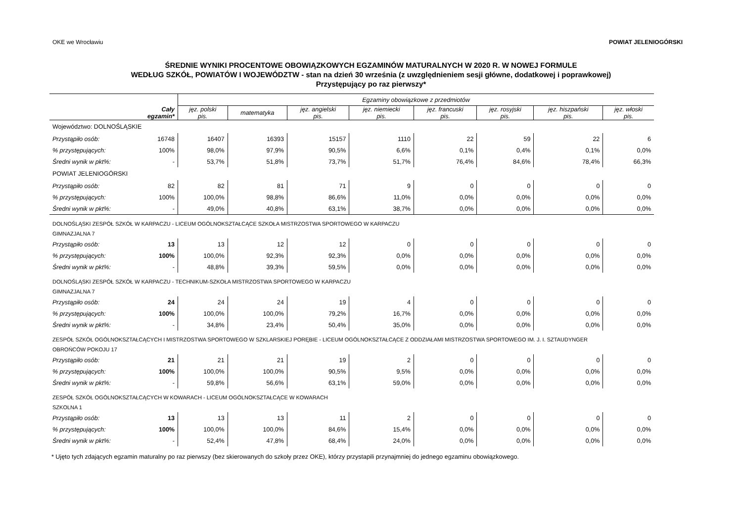OKE we Wrocławiu POWIAT JELENIOGÓRSKI
ŚREDNIE WYNIKI PROCENTOWE OBOWIĄZKOWYCH EGZAMINÓW MATURALNYCH W 2020 R. W NOWEJ FORMULE
WEDŁUG SZKÓŁ, POWIATÓW I WOJEWÓDZTW - stan na dzień 30 września (z uwzględnieniem sesji główne, dodatkowej i poprawkowej)
Przystępujący po raz pierwszy*
| | | Egzaminy obowiązkowe z przedmiotów | | | | | | | |
| --- | --- | --- | --- | --- | --- | --- | --- | --- | --- |
| | Cały egzamin* | jęz. polski pis. | matematyka | jęz. angielski pis. | jęz. niemiecki pis. | jęz. francuski pis. | jęz. rosyjski pis. | jęz. hiszpański pis. | jęz. włoski pis. |
| Województwo: DOLNOŚLĄSKIE | | | | | | | | | |
| Przystąpiło osób: | 16748 | 16407 | 16393 | 15157 | 1110 | 22 | 59 | 22 | 6 |
| % przystępujących: | 100% | 98,0% | 97,9% | 90,5% | 6,6% | 0,1% | 0,4% | 0,1% | 0,0% |
| Średni wynik w pkt%: | - | 53,7% | 51,8% | 73,7% | 51,7% | 76,4% | 84,6% | 78,4% | 66,3% |
| POWIAT JELENIOGÓRSKI | | | | | | | | | |
| Przystąpiło osób: | 82 | 82 | 81 | 71 | 9 | 0 | 0 | 0 | 0 |
| % przystępujących: | 100% | 100,0% | 98,8% | 86,6% | 11,0% | 0,0% | 0,0% | 0,0% | 0,0% |
| Średni wynik w pkt%: | - | 49,0% | 40,8% | 63,1% | 38,7% | 0,0% | 0,0% | 0,0% | 0,0% |
| DOLNOŚLĄSKI ZESPÓŁ SZKÓŁ W KARPACZU - LICEUM OGÓLNOKSZTAŁCĄCE SZKOŁA MISTRZOSTWA SPORTOWEGO W KARPACZU | | | | | | | | | |
| GIMNAZJALNA 7 | | | | | | | | | |
| Przystąpiło osób: | 13 | 13 | 12 | 12 | 0 | 0 | 0 | 0 | 0 |
| % przystępujących: | 100% | 100,0% | 92,3% | 92,3% | 0,0% | 0,0% | 0,0% | 0,0% | 0,0% |
| Średni wynik w pkt%: | - | 48,8% | 39,3% | 59,5% | 0,0% | 0,0% | 0,0% | 0,0% | 0,0% |
| DOLNOŚLĄSKI ZESPÓŁ SZKÓŁ W KARPACZU - TECHNIKUM-SZKOŁA MISTRZOSTWA SPORTOWEGO W KARPACZU | | | | | | | | | |
| GIMNAZJALNA 7 | | | | | | | | | |
| Przystąpiło osób: | 24 | 24 | 24 | 19 | 4 | 0 | 0 | 0 | 0 |
| % przystępujących: | 100% | 100,0% | 100,0% | 79,2% | 16,7% | 0,0% | 0,0% | 0,0% | 0,0% |
| Średni wynik w pkt%: | - | 34,8% | 23,4% | 50,4% | 35,0% | 0,0% | 0,0% | 0,0% | 0,0% |
| ZESPÓŁ SZKÓŁ OGÓLNOKSZTAŁCĄCYCH I MISTRZOSTWA SPORTOWEGO W SZKLARSKIEJ PORĘBIE - LICEUM OGÓLNOKSZTAŁCĄCE Z ODDZIAŁAMI MISTRZOSTWA SPORTOWEGO IM. J. I. SZTAUDYNGER | | | | | | | | | |
| OBROŃCÓW POKOJU 17 | | | | | | | | | |
| Przystąpiło osób: | 21 | 21 | 21 | 19 | 2 | 0 | 0 | 0 | 0 |
| % przystępujących: | 100% | 100,0% | 100,0% | 90,5% | 9,5% | 0,0% | 0,0% | 0,0% | 0,0% |
| Średni wynik w pkt%: | - | 59,8% | 56,6% | 63,1% | 59,0% | 0,0% | 0,0% | 0,0% | 0,0% |
| ZESPÓŁ SZKÓŁ OGÓLNOKSZTAŁCĄCYCH W KOWARACH - LICEUM OGÓLNOKSZTAŁCĄCE W KOWARACH | | | | | | | | | |
| SZKOLNA 1 | | | | | | | | | |
| Przystąpiło osób: | 13 | 13 | 13 | 11 | 2 | 0 | 0 | 0 | 0 |
| % przystępujących: | 100% | 100,0% | 100,0% | 84,6% | 15,4% | 0,0% | 0,0% | 0,0% | 0,0% |
| Średni wynik w pkt%: | - | 52,4% | 47,8% | 68,4% | 24,0% | 0,0% | 0,0% | 0,0% | 0,0% |
* Ujęto tych zdających egzamin maturalny po raz pierwszy (bez skierowanych do szkoły przez OKE), którzy przystapili przynajmniej do jednego egzaminu obowiązkowego.